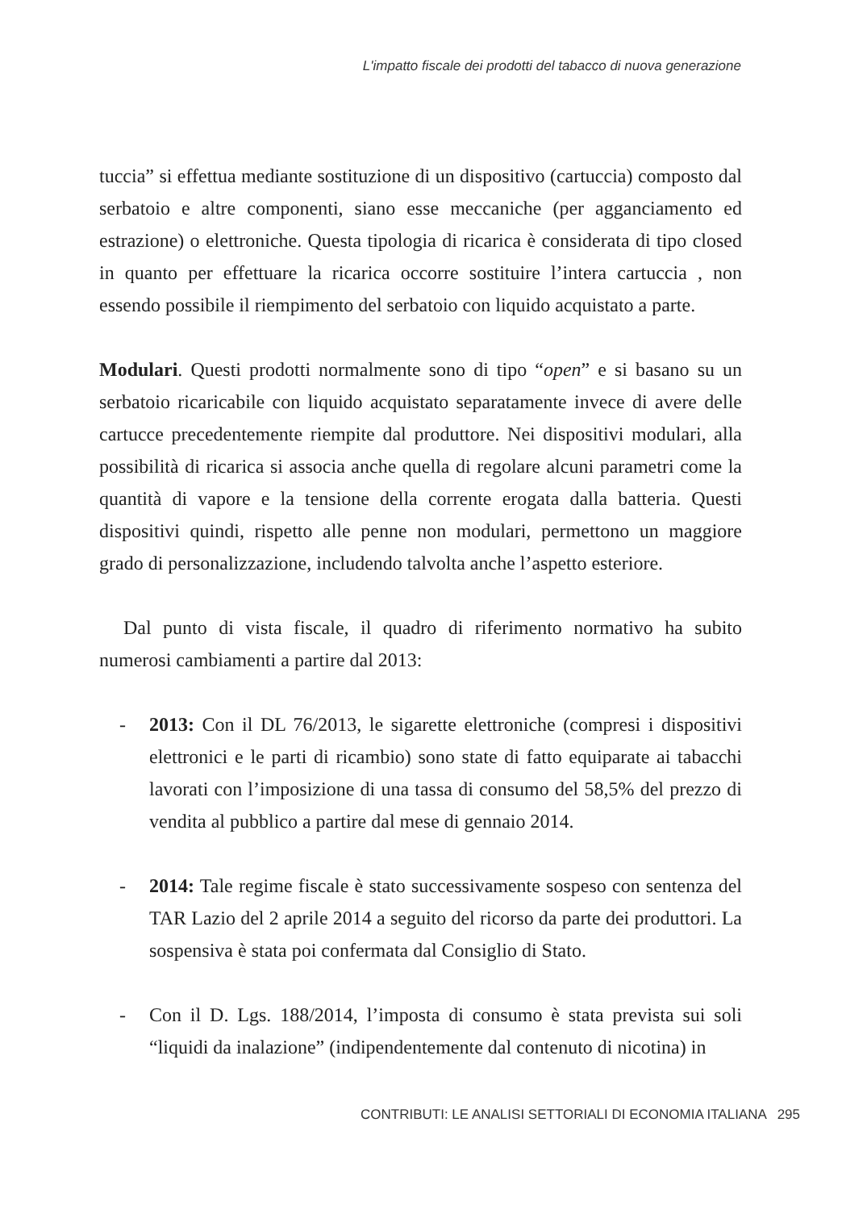L'impatto fiscale dei prodotti del tabacco di nuova generazione
tuccia” si effettua mediante sostituzione di un dispositivo (cartuccia) composto dal serbatoio e altre componenti, siano esse meccaniche (per agganciamento ed estrazione) o elettroniche. Questa tipologia di ricarica è considerata di tipo closed in quanto per effettuare la ricarica occorre sostituire l’intera cartuccia , non essendo possibile il riempimento del serbatoio con liquido acquistato a parte.
Modulari. Questi prodotti normalmente sono di tipo “open” e si basano su un serbatoio ricaricabile con liquido acquistato separatamente invece di avere delle cartucce precedentemente riempite dal produttore. Nei dispositivi modulari, alla possibilità di ricarica si associa anche quella di regolare alcuni parametri come la quantità di vapore e la tensione della corrente erogata dalla batteria. Questi dispositivi quindi, rispetto alle penne non modulari, permettono un maggiore grado di personalizzazione, includendo talvolta anche l’aspetto esteriore.
Dal punto di vista fiscale, il quadro di riferimento normativo ha subito numerosi cambiamenti a partire dal 2013:
- 2013: Con il DL 76/2013, le sigarette elettroniche (compresi i dispositivi elettronici e le parti di ricambio) sono state di fatto equiparate ai tabacchi lavorati con l’imposizione di una tassa di consumo del 58,5% del prezzo di vendita al pubblico a partire dal mese di gennaio 2014.
- 2014: Tale regime fiscale è stato successivamente sospeso con sentenza del TAR Lazio del 2 aprile 2014 a seguito del ricorso da parte dei produttori. La sospensiva è stata poi confermata dal Consiglio di Stato.
- Con il D. Lgs. 188/2014, l’imposta di consumo è stata prevista sui soli “liquidi da inalazione” (indipendentemente dal contenuto di nicotina) in
CONTRIBUTI: LE ANALISI SETTORIALI DI ECONOMIA ITALIANA 295